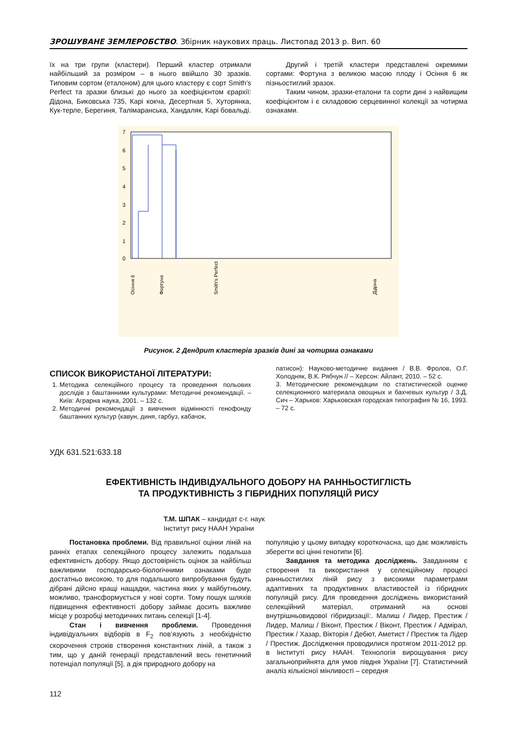ЗРОШУВАНЕ ЗЕМЛЕРОБСТВО. Збірник наукових праць. Листопад 2013 р. Вип. 60
їх на три групи (кластери). Перший кластер отримали найбільший за розміром – в нього ввійшло 30 зразків. Типовим сортом (еталоном) для цього кластеру є сорт Smith’s Perfect та зразки близькі до нього за коефіцієнтом єрархії: Дідона, Биковська 735, Карі кокча, Десертная 5, Хуторянка, Кук-терле, Берегиня, Талімаранська, Хандаляк, Карі бовальді.
Другий і третій кластери представлені окремими сортами: Фортуна з великою масою плоду і Осіння 6 як пізньостиглий зразок.
Таким чином, зразки-еталони та сорти дині з найвищим коефіцієнтом і є складовою серцевинної колекції за чотирма ознаками.
7
6
5
4
3
2
1
0
Осіння 6
Фортуна
Smith's Perfect
Дідона
Рисунок. 2 Дендрит кластерів зразків дині за чотирма ознаками
СПИСОК ВИКОРИСТАНОЇ ЛІТЕРАТУРИ:
1. Методика селекційного процесу та проведення польових дослідів з баштанними культурами: Методичні рекомендації. – Київ: Аграрна наука, 2001. – 132 с.
2. Методичні рекомендації з вивчення відмінності генофонду баштанних культур (кавун, диня, гарбуз, кабачок,
патисон): Науково-методичне видання / В.В. Фролов, О.Г. Холодняк, В.К. Рябчун // – Херсон: Айлант, 2010. – 52 с.
3. Методические рекомендации по статистической оценке селекционного материала овощных и бахчевых культур / З.Д. Сич – Харьков: Харьковская городская типография № 16, 1993. – 72 с.
УДК 631.521:633.18
ЕФЕКТИВНІСТЬ ІНДИВІДУАЛЬНОГО ДОБОРУ НА РАННЬОСТИГЛІСТЬ
ТА ПРОДУКТИВНІСТЬ З ГІБРИДНИХ ПОПУЛЯЦІЙ РИСУ
Т.М. ШПАК – кандидат с-г. наук
Інститут рису НААН України
Постановка проблеми. Від правильної оцінки ліній на ранніх етапах селекційного процесу залежить подальша ефективність добору. Якщо достовірність оцінок за найбільш важливими господарсько-біологічними ознаками буде достатньо високою, то для подальшого випробування будуть дібрані дійсно кращі нащадки, частина яких у майбутньому, можливо, трансформується у нові сорти. Тому пошук шляхів підвищення ефективності добору займає досить важливе місце у розробці методичних питань селекції [1-4].
Стан і вивчення проблеми. Проведення індивідуальних відборів в F<sub>2</sub> пов’язують з необхідністю скорочення строків створення константних ліній, а також з тим, що у даній генерації представлений весь генетичний потенціал популяції [5], а дія природного добору на
популяцію у цьому випадку короткочасна, що дає можливість зберегти всі цінні генотипи [6].
Завдання та методика досліджень. Завданням є створення та використання у селекційному процесі ранньостиглих ліній рису з високими параметрами адаптивних та продуктивних властивостей із гібридних популяцій рису. Для проведення досліджень використаний селекційний матеріал, отриманий на основі внутрішньовидової гібридизації:. Малиш / Лидер, Престиж / Лидер, Малиш / Віконт, Престиж / Віконт, Престиж / Адмірал, Престиж / Хазар, Вікторія / Дебют, Аметист / Престиж та Лідер / Престиж. Дослідження проводилися протягом 2011-2012 рр. в Інституті рису НААН. Технологія вирощування рису загальноприйнята для умов півдня України [7]. Статистичний аналіз кількісної мінливості – середня
112